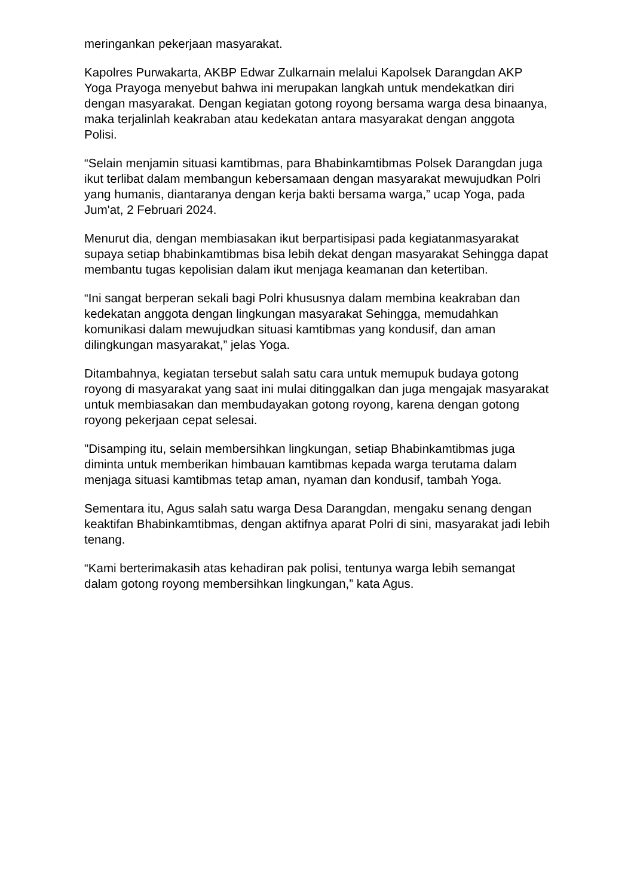meringankan pekerjaan masyarakat.
Kapolres Purwakarta, AKBP Edwar Zulkarnain melalui Kapolsek Darangdan AKP Yoga Prayoga menyebut bahwa ini merupakan langkah untuk mendekatkan diri dengan masyarakat. Dengan kegiatan gotong royong bersama warga desa binaanya, maka terjalinlah keakraban atau kedekatan antara masyarakat dengan anggota Polisi.
“Selain menjamin situasi kamtibmas, para Bhabinkamtibmas Polsek Darangdan juga ikut terlibat dalam membangun kebersamaan dengan masyarakat mewujudkan Polri yang humanis, diantaranya dengan kerja bakti bersama warga,” ucap Yoga, pada Jum'at, 2 Februari 2024.
Menurut dia, dengan membiasakan ikut berpartisipasi pada kegiatanmasyarakat supaya setiap bhabinkamtibmas bisa lebih dekat dengan masyarakat Sehingga dapat membantu tugas kepolisian dalam ikut menjaga keamanan dan ketertiban.
“Ini sangat berperan sekali bagi Polri khususnya dalam membina keakraban dan kedekatan anggota dengan lingkungan masyarakat Sehingga, memudahkan komunikasi dalam mewujudkan situasi kamtibmas yang kondusif, dan aman dilingkungan masyarakat,” jelas Yoga.
Ditambahnya, kegiatan tersebut salah satu cara untuk memupuk budaya gotong royong di masyarakat yang saat ini mulai ditinggalkan dan juga mengajak masyarakat untuk membiasakan dan membudayakan gotong royong, karena dengan gotong royong pekerjaan cepat selesai.
"Disamping itu, selain membersihkan lingkungan, setiap Bhabinkamtibmas juga diminta untuk memberikan himbauan kamtibmas kepada warga terutama dalam menjaga situasi kamtibmas tetap aman, nyaman dan kondusif, tambah Yoga.
Sementara itu, Agus salah satu warga Desa Darangdan, mengaku senang dengan keaktifan Bhabinkamtibmas, dengan aktifnya aparat Polri di sini, masyarakat jadi lebih tenang.
“Kami berterimakasih atas kehadiran pak polisi, tentunya warga lebih semangat dalam gotong royong membersihkan lingkungan,” kata Agus.